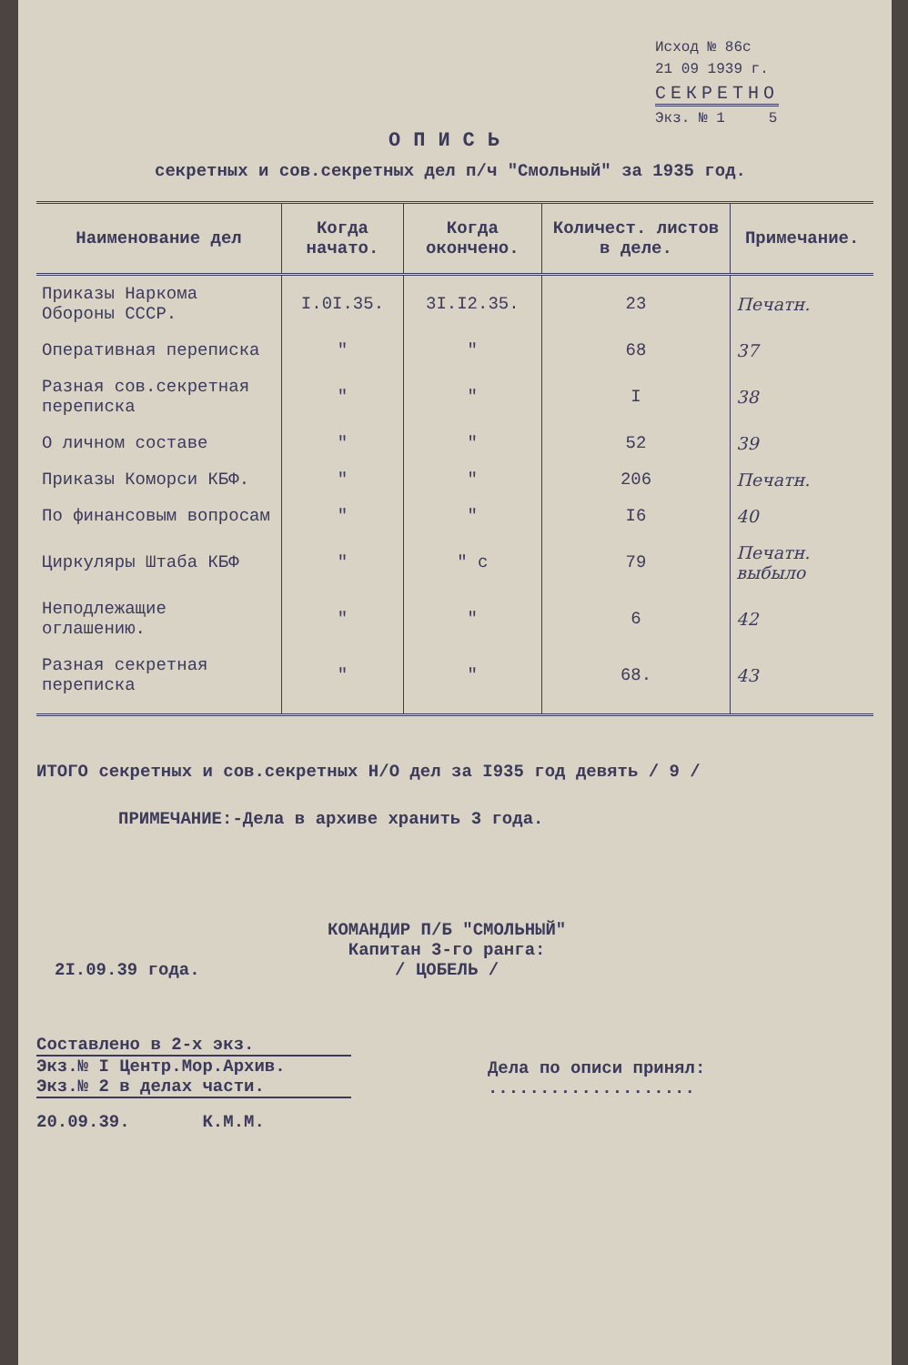Исход № 86с
21 09 1939 г.
СЕКРЕТНО
Экз. № 1 5
ОПИСЬ
секретных и сов.секретных дел п/ч "Смольный" за 1935 год.
| Наименование дел | Когда начато. | Когда окончено. | Количест. листов в деле. | Примечание. |
| --- | --- | --- | --- | --- |
| Приказы Наркома Обороны СССР. | I.0I.35. | 3I.I2.35. | 23 | Печатн. |
| Оперативная переписка | " | " | 68 | 37 |
| Разная сов.секретная переписка | " | " | I | 38 |
| О личном составе | " | " | 52 | 39 |
| Приказы Коморси КБФ. | " | " | 206 | Печатн. |
| По финансовым вопросам | " | " | I6 | 40 |
| Циркуляры Штаба КБФ | " | " с | 79 | Печатн. выбыло |
| Неподлежащие оглашению. | " | " | 6 | 42 |
| Разная секретная переписка | " | " | 68. | 43 |
ИТОГО секретных и сов.секретных Н/О дел за I935 год девять / 9 /
ПРИМЕЧАНИЕ:-Дела в архиве хранить 3 года.
2I.09.39 года.
КОМАНДИР П/Б "СМОЛЬНЫЙ"
Капитан 3-го ранга:
/ ЦОБЕЛЬ /
Составлено в 2-х экз.
Экз.№ I Центр.Мор.Архив.
Экз.№ 2 в делах части.
Дела по описи принял: ....................
20.09.39. К.М.М.